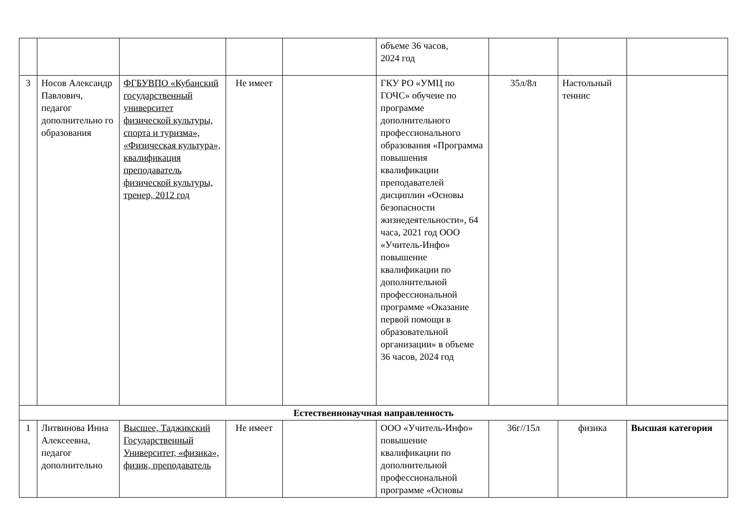| | | | | | объеме 36 часов, 2024 год | | | |
| 3 | Носов Александр Павлович, педагог дополнительно го образования | ФГБУВПО «Кубанский государственный университет физической культуры, спорта и туризма», «Физическая культура», квалификация преподаватель физической культуры, тренер, 2012 год | Не имеет | | ГКУ РО «УМЦ по ГОЧС» обучеие по программе дополнительного профессионального образования «Программа повышения квалификации преподавателей дисциплин «Основы безопасности жизнедеятельности», 64 часа, 2021 год ООО «Учитель-Инфо» повышение квалификации по дополнительной профессиональной программе «Оказание первой помощи в образовательной организации» в объеме 36 часов, 2024 год | 35л/8л | Настольный теннис | |
| Естественнонаучная направленность | | | | | | | | |
| 1 | Литвинова Инна Алексеевна, педагог дополнительно | Высшее, Таджикский Государственный Университет, «физика», физик, преподаватель | Не имеет | | ООО «Учитель-Инфо» повышение квалификации по дополнительной профессиональной программе «Основы | 36г//15л | физика | Высшая категория |